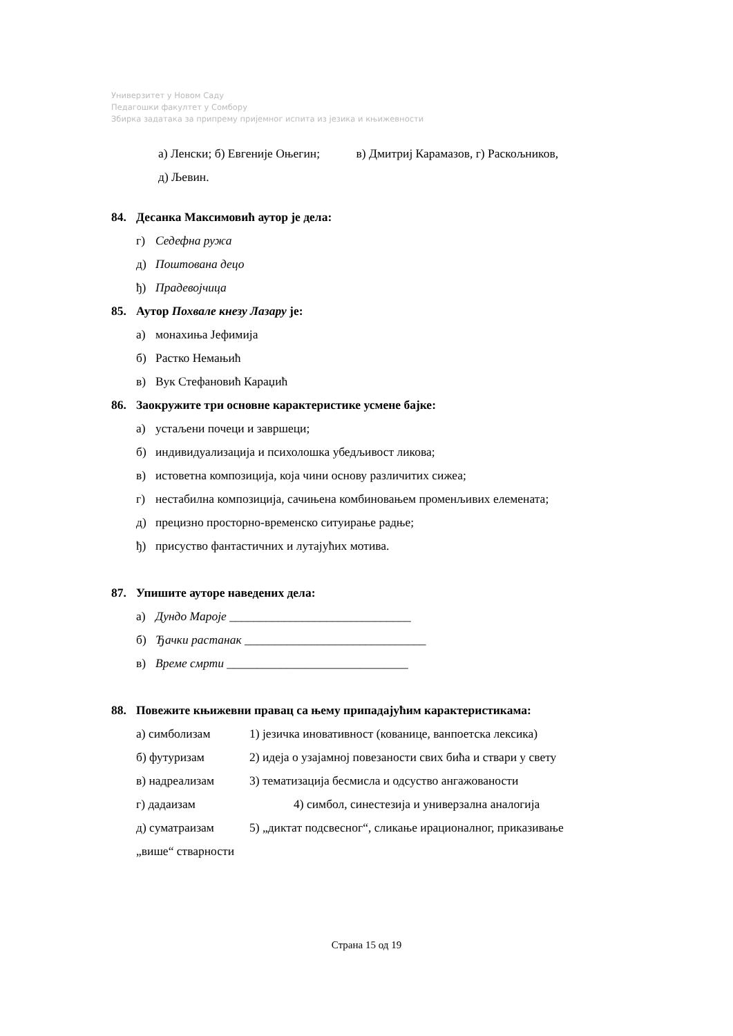Универзитет у Новом Саду
Педагошки факултет у Сомбору
Збирка задатака за припрему пријемног испита из језика и књижевности
а) Ленски; б) Евгеније Оњегин; в) Дмитриј Карамазов, г) Раскољников,
д) Љевин.
84. Десанка Максимовић аутор је дела:
г) Седефна ружа
д) Поштована децо
ђ) Прадевојчица
85. Аутор Похвале кнезу Лазару је:
а) монахиња Јефимија
б) Растко Немањић
в) Вук Стефановић Караџић
86. Заокружите три основне карактеристике усмене бајке:
а) устаљени почеци и завршеци;
б) индивидуализација и психолошка убедљивост ликова;
в) истоветна композиција, која чини основу различитих сижеа;
г) нестабилна композиција, сачињена комбиновањем променљивих елемената;
д) прецизно просторно-временско ситуирање радње;
ђ) присуство фантастичних и лутајућих мотива.
87. Упишите ауторе наведених дела:
а) Дундо Мароје ______________________________
б) Ђачки растанак ______________________________
в) Време смрти ______________________________
88. Повежите књижевни правац са њему припадајућим карактеристикама:
| а) симболизам | 1) језичка иновативност (кованице, ванпоетска лексика) |
| б) футуризам | 2) идеја о узајамној повезаности свих бића и ствари у свету |
| в) надреализам | 3) тематизација бесмисла и одсуство ангажованости |
| г) дадаизам | 4) симбол, синестезија и универзална аналогија |
| д) суматраизам | 5) „диктат подсвесног“, сликање ирационалног, приказивање |
| „више“ стварности | |
Страна 15 од 19